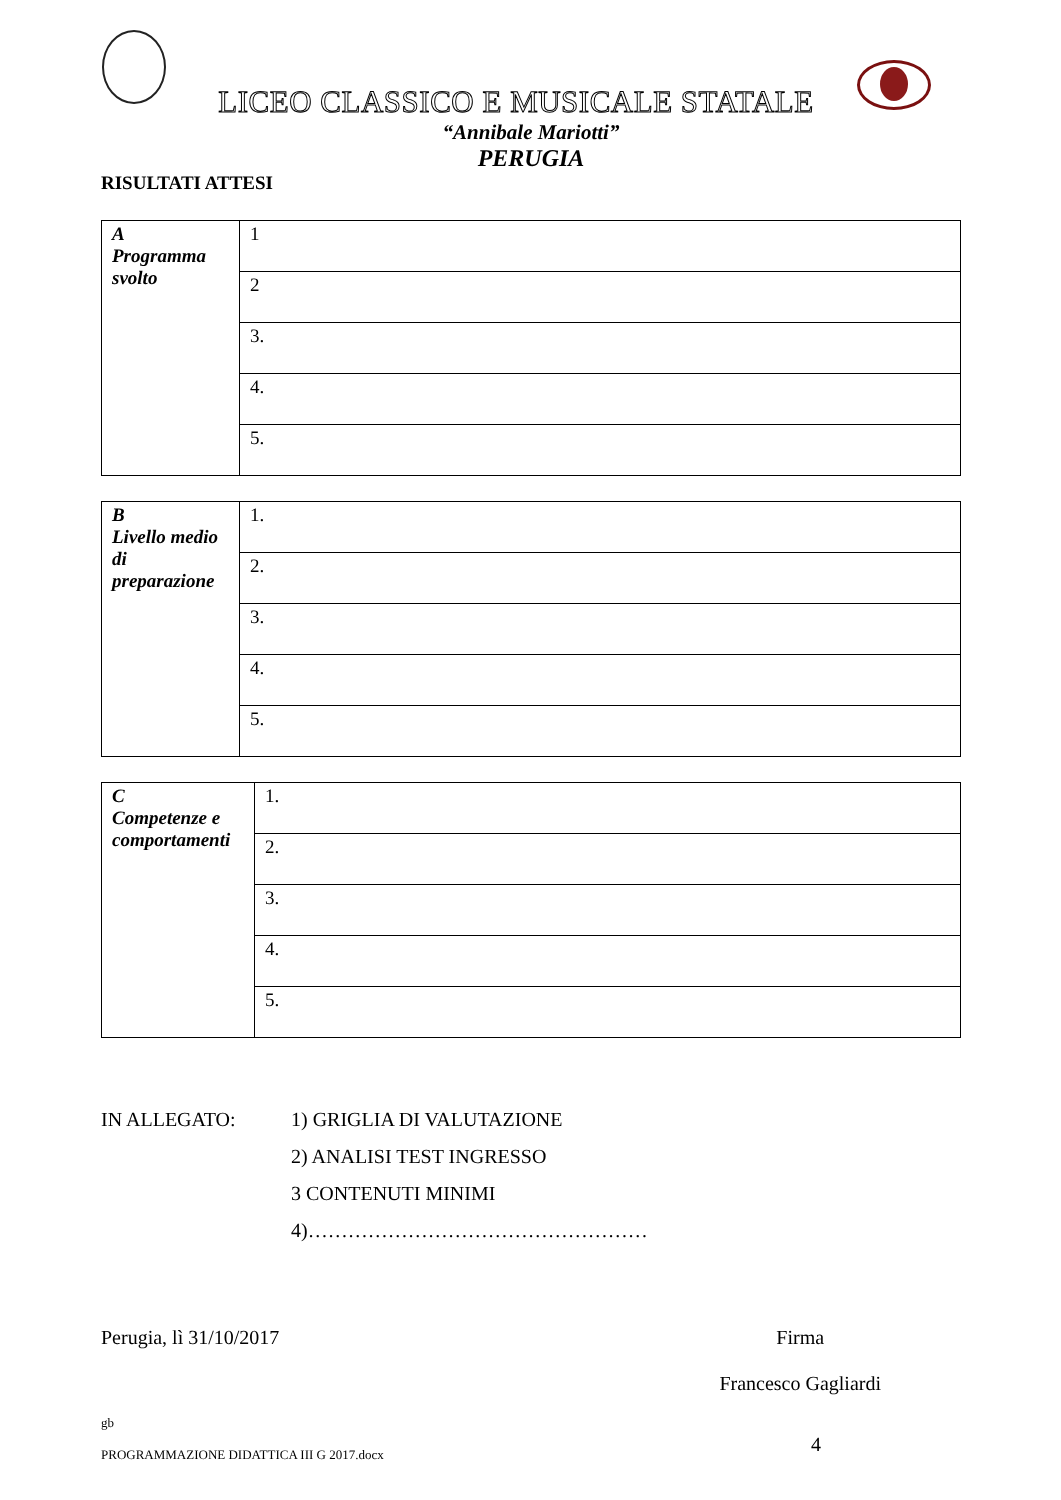LICEO CLASSICO E MUSICALE STATALE
“Annibale Mariotti”
PERUGIA
RISULTATI ATTESI
| A Programma svolto | 1 |
| | 2 |
| | 3. |
| | 4. |
| | 5. |
| B Livello medio di preparazione | 1. |
| | 2. |
| | 3. |
| | 4. |
| | 5. |
| C Competenze e comportamenti | 1. |
| | 2. |
| | 3. |
| | 4. |
| | 5. |
IN ALLEGATO: 1) GRIGLIA DI VALUTAZIONE
2) ANALISI TEST INGRESSO
3 CONTENUTI MINIMI
4)……………………………………………
Perugia, lì 31/10/2017 Firma
Francesco Gagliardi
gb
PROGRAMMAZIONE DIDATTICA III G 2017.docx
4